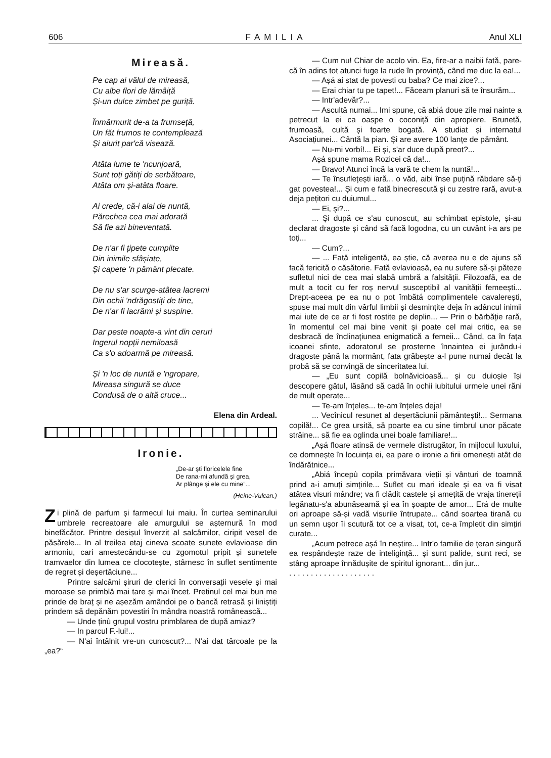606 FAMILIA Anul XLI
Mireasă.
Pe cap ai vălul de mireasă,
Cu albe flori de lămâiță
Și-un dulce zimbet pe guriță.
Înmărmurit de-a ta frumseță,
Un făt frumos te contemplează
Și aiurit par'că visează.
Atâta lume te 'ncunjoară,
Sunt toți gătiți de serbătoare,
Atâta om și-atâta floare.
Ai crede, că-i alai de nuntă,
Părechea cea mai adorată
Să fie azi bineventată.
De n'ar fi țipete cumplite
Din inimile sfâșiate,
Și capete 'n pământ plecate.
De nu s'ar scurge-atâtea lacremi
Din ochii 'ndrăgostiți de tine,
De n'ar fi lacrămi și suspine.
Dar peste noapte-a vint din ceruri
Ingerul nopții nemiloasă
Ca s'o adoarmă pe mireasă.
Și 'n loc de nuntă e 'ngropare,
Mireasa singură se duce
Condusă de o altă cruce...
Elena din Ardeal.
Ironie.
„De-ar ști floricelele fine
De rana-mi afundă și grea,
Ar plânge și ele cu mine“...
(Heine-Vulcan.)
Zi plină de parfum și farmecul lui maiu. În curtea seminarului umbrele recreatoare ale amurgului se așternură în mod binefăcător. Printre desișul înverzit al salcâmilor, ciripit vesel de păsărele... In al treilea etaj cineva scoate sunete evlavioase din armoniu, cari amestecându-se cu zgomotul pripit și sunetele tramvaelor din lumea ce clocotește, stârnesc în suflet sentimente de regret și deșertăciune...
Printre salcâmi șiruri de clerici în conversații vesele și mai moroase se primblă mai tare și mai încet. Pretinul cel mai bun me prinde de braț și ne așezăm amândoi pe o bancă retrasă și liniștiți prindem să depănăm povestiri în mândra noastră românească...
— Unde ținù grupul vostru primblarea de după amiaz?
— In parcul F.-lui!...
— N'ai întâlnit vre-un cunoscut?... N'ai dat târcoale pe la „ea?“
— Cum nu! Chiar de acolo vin. Ea, fire-ar a naibii fată, pare-că în adins tot atunci fuge la rude în provință, când me duc la ea!...
— Așá ai stat de povesti cu baba? Ce mai zice?...
— Erai chiar tu pe tapet!... Făceam planuri să te însurăm...
— Intr'adevăr?...
— Ascultă numai... Imi spune, că abiá doue zile mai nainte a petrecut la ei ca oaspe o coconiță din apropiere. Brunetă, frumoasă, cultă și foarte bogată. A studiat și internatul Asociațiunei... Cântă la pian. Și are avere 100 lanțe de pământ.
— Nu-mi vorbí!... Ei și, s'ar duce după preot?...
Așá spune mama Rozicei că da!...
— Bravo! Atunci încă la vară te chem la nuntă!...
— Te însuflețești iară... o văd, aibi înse puțină răbdare să-ți gat povestea!... Și cum e fată binecrescută și cu zestre rară, avut-a deja pețitori cu duiumul...
— Ei, și?...
... Și după ce s'au cunoscut, au schimbat epistole, și-au declarat dragoste și când să facă logodna, cu un cuvânt i-a ars pe toți...
— Cum?...
— ... Fată inteligentă, ea știe, că averea nu e de ajuns să facă fericită o căsătorie. Fată evlavioasă, ea nu sufere să-și păteze sufletul nici de cea mai slabă umbră a falsității. Filozoafă, ea de mult a tocit cu fer roș nervul susceptibil al vanității femeești... Drept-aceea pe ea nu o pot îmbătá complimentele cavalerești, spuse mai mult din vârful limbii și desmințite deja în adâncul inimii mai iute de ce ar fi fost rostite pe deplin... — Prin o bărbăție rară, în momentul cel mai bine venit și poate cel mai critic, ea se desbracă de înclinațiunea enigmatică a femeii... Când, ca în fața icoanei sfinte, adoratorul se prosterne înnaintea ei jurându-i dragoste până la mormânt, fata grăbește a-l pune numai decât la probă să se convingă de sinceritatea lui.
— „Eu sunt copilă bolnăvicioasă... și cu duioșie își descopere gâtul, lăsând să cadă în ochii iubitului urmele unei răni de mult operate...
— Te-am înțeles... te-am înțeles deja!
... Vecînicul resunet al deșertăciunii pământești!... Sermana copilă!... Ce grea ursită, să poarte ea cu sine timbrul unor păcate străine... să fie ea oglinda unei boale familiare!...
„Așá floare atinsă de vermele distrugător, în mijlocul luxului, ce domnește în locuința ei, ea pare o ironie a firii omenești atât de îndărătnice...
„Abiá începù copila primăvara vieții și vânturi de toamnă prind a-i amuți simțirile... Suflet cu mari ideale și ea va fi visat atâtea visuri mândre; va fi clădit castele și amețită de vraja tinereții legănatu-s'a abunăseamă și ea în șoapte de amor... Erá de multe ori aproape să-și vadă visurile întrupate... când soartea tirană cu un semn ușor îi scutură tot ce a visat, tot, ce-a împletit din simțiri curate...
„Acum petrece așá în neștire... Intr'o familie de țeran singură ea respândește raze de inteligință... și sunt palide, sunt reci, se stâng aproape înnădușite de spiritul ignorant... din jur...
. . . . . . . . . . . . . . . . . . . .